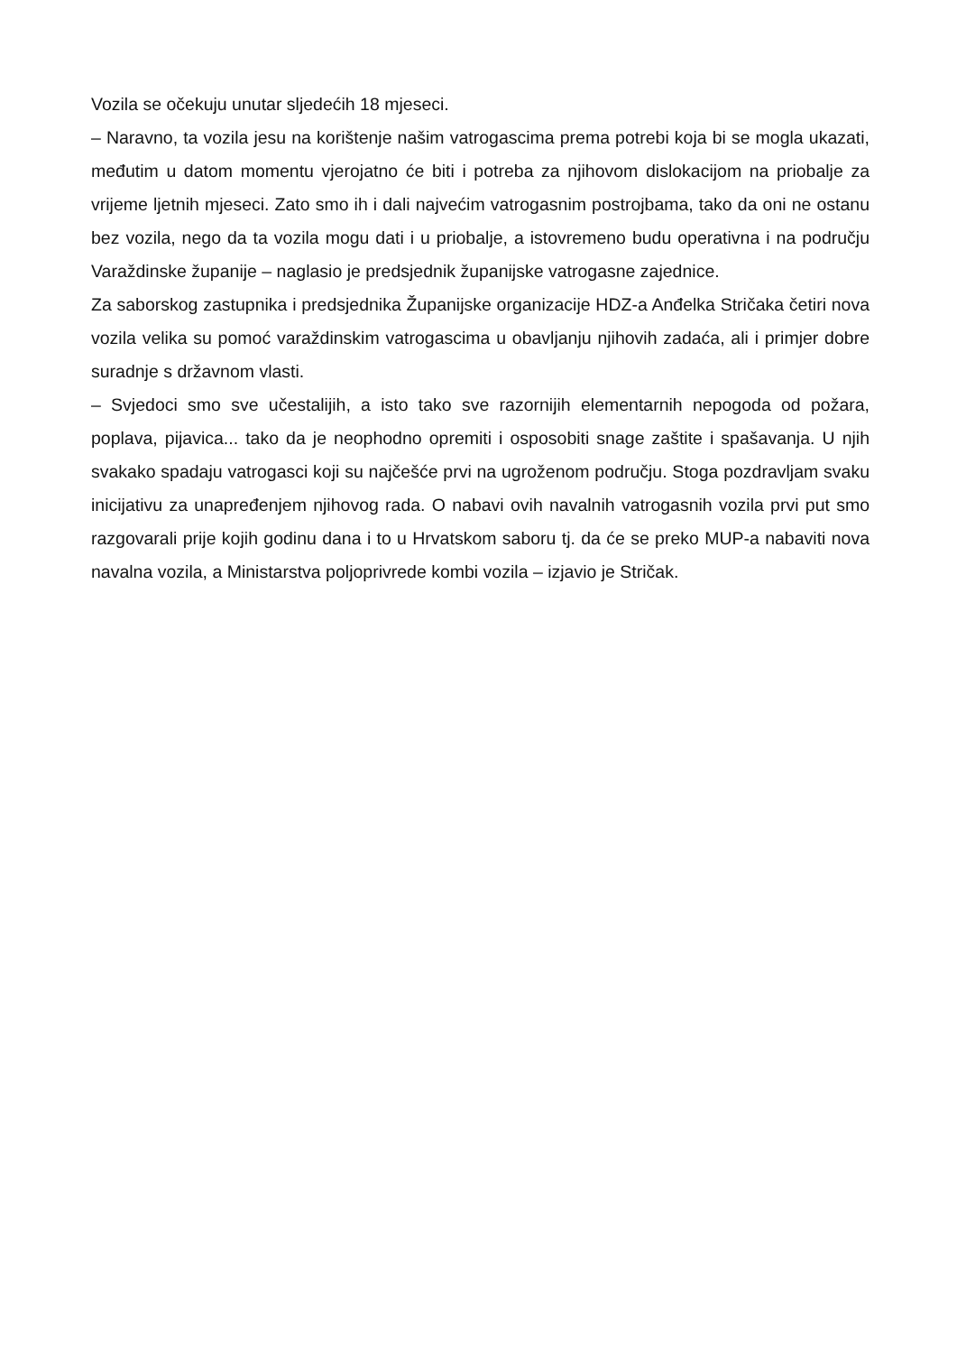Vozila se očekuju unutar sljedećih 18 mjeseci.
– Naravno, ta vozila jesu na korištenje našim vatrogascima prema potrebi koja bi se mogla ukazati, međutim u datom momentu vjerojatno će biti i potreba za njihovom dislokacijom na priobalje za vrijeme ljetnih mjeseci. Zato smo ih i dali najvećim vatrogasnim postrojbama, tako da oni ne ostanu bez vozila, nego da ta vozila mogu dati i u priobalje, a istovremeno budu operativna i na području Varaždinske županije – naglasio je predsjednik županijske vatrogasne zajednice.
Za saborskog zastupnika i predsjednika Županijske organizacije HDZ-a Anđelka Stričaka četiri nova vozila velika su pomoć varaždinskim vatrogascima u obavljanju njihovih zadaća, ali i primjer dobre suradnje s državnom vlasti.
– Svjedoci smo sve učestalijih, a isto tako sve razornijih elementarnih nepogoda od požara, poplava, pijavica... tako da je neophodno opremiti i osposobiti snage zaštite i spašavanja. U njih svakako spadaju vatrogasci koji su najčešće prvi na ugroženom području. Stoga pozdravljam svaku inicijativu za unapređenjem njihovog rada. O nabavi ovih navalnih vatrogasnih vozila prvi put smo razgovarali prije kojih godinu dana i to u Hrvatskom saboru tj. da će se preko MUP-a nabaviti nova navalna vozila, a Ministarstva poljoprivrede kombi vozila – izjavio je Stričak.